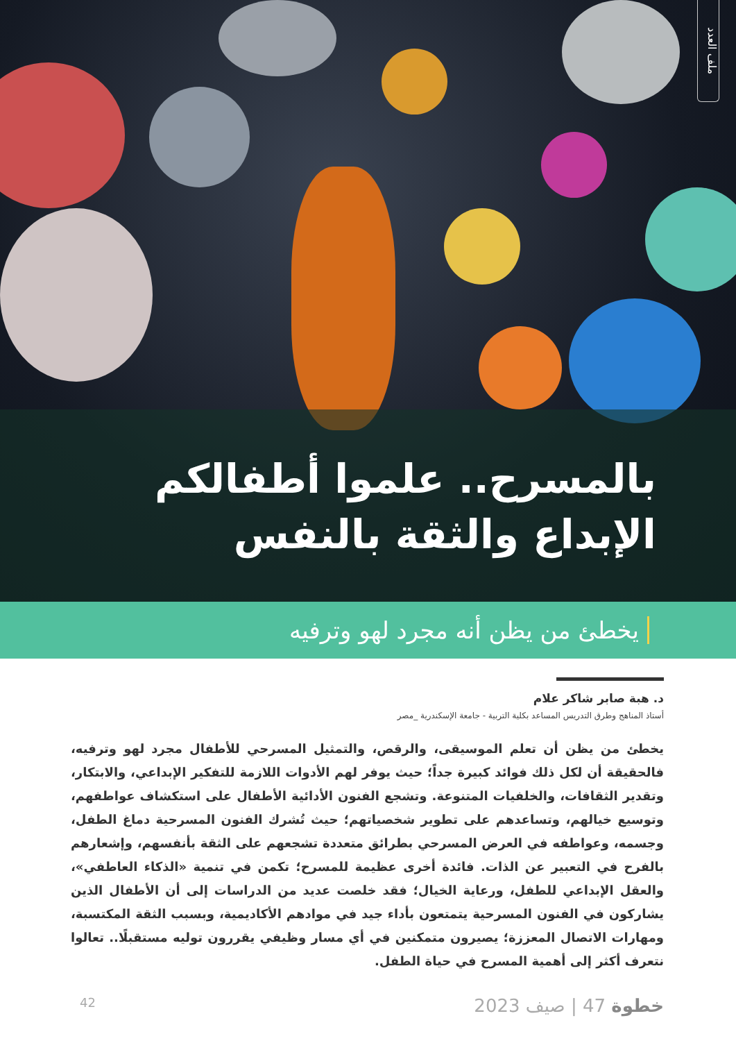ملف العدد
بالمسرح.. علموا أطفالكم الإبداع والثقة بالنفس
يخطئ من يظن أنه مجرد لهو وترفيه
د. هبة صابر شاكر علام
أستاذ المناهج وطرق التدريس المساعد بكلية التربية - جامعة الإسكندرية _مصر
يخطئ من يظن أن تعلم الموسيقى، والرقص، والتمثيل المسرحي للأطفال مجرد لهو وترفيه، فالحقيقة أن لكل ذلك فوائد كبيرة جداً؛ حيث يوفر لهم الأدوات اللازمة للتفكير الإبداعي، والابتكار، وتقدير الثقافات، والخلفيات المتنوعة. وتشجع الفنون الأدائية الأطفال على استكشاف عواطفهم، وتوسيع خيالهم، وتساعدهم على تطوير شخصياتهم؛ حيث تُشرك الفنون المسرحية دماغ الطفل، وجسمه، وعواطفه في العرض المسرحي بطرائق متعددة تشجعهم على الثقة بأنفسهم، وإشعارهم بالفرح في التعبير عن الذات. فائدة أخرى عظيمة للمسرح؛ تكمن في تنمية «الذكاء العاطفي»، والعقل الإبداعي للطفل، ورعاية الخيال؛ فقد خلصت عديد من الدراسات إلى أن الأطفال الذين يشاركون في الفنون المسرحية يتمتعون بأداء جيد في موادهم الأكاديمية، وبسبب الثقة المكتسبة، ومهارات الاتصال المعززة؛ يصيرون متمكنين في أي مسار وظيفي يقررون توليه مستقبلًا.. تعالوا نتعرف أكثر إلى أهمية المسرح في حياة الطفل.
خطوة 47 | صيف 2023
42